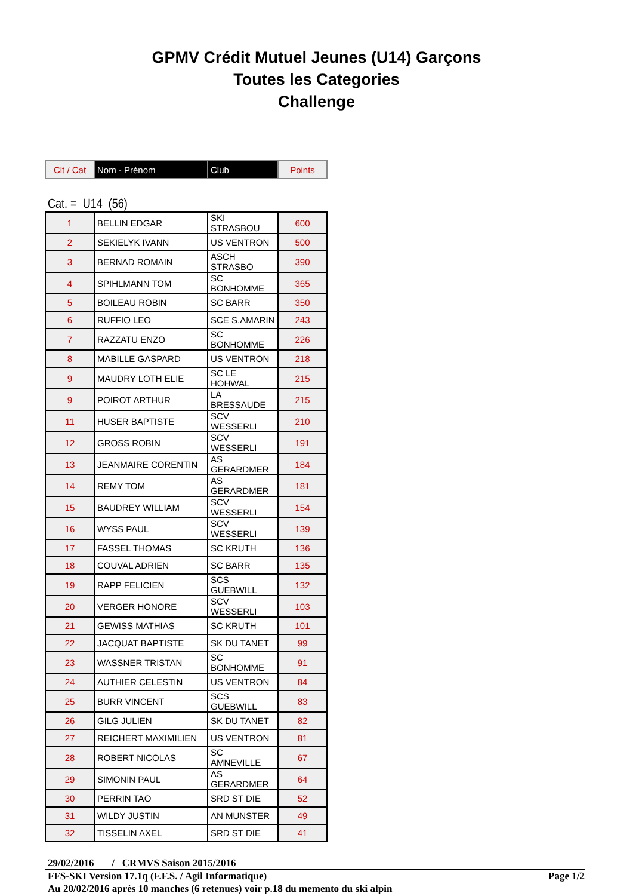GPMV Crédit Mutuel Jeunes (U14) Garçons
Toutes les Categories
Challenge
| Clt / Cat | Nom - Prénom | Club | Points |
Cat. = U14 (56)
| 1 | BELLIN EDGAR | SKI STRASBOU | 600 |
| 2 | SEKIELYK IVANN | US VENTRON | 500 |
| 3 | BERNAD ROMAIN | ASCH STRASBO | 390 |
| 4 | SPIHLMANN TOM | SC BONHOMME | 365 |
| 5 | BOILEAU ROBIN | SC BARR | 350 |
| 6 | RUFFIO LEO | SCE S.AMARIN | 243 |
| 7 | RAZZATU ENZO | SC BONHOMME | 226 |
| 8 | MABILLE GASPARD | US VENTRON | 218 |
| 9 | MAUDRY LOTH ELIE | SC LE HOHWAL | 215 |
| 9 | POIROT ARTHUR | LA BRESSAUDE | 215 |
| 11 | HUSER BAPTISTE | SCV WESSERLI | 210 |
| 12 | GROSS ROBIN | SCV WESSERLI | 191 |
| 13 | JEANMAIRE CORENTIN | AS GERARDMER | 184 |
| 14 | REMY TOM | AS GERARDMER | 181 |
| 15 | BAUDREY WILLIAM | SCV WESSERLI | 154 |
| 16 | WYSS PAUL | SCV WESSERLI | 139 |
| 17 | FASSEL THOMAS | SC KRUTH | 136 |
| 18 | COUVAL ADRIEN | SC BARR | 135 |
| 19 | RAPP FELICIEN | SCS GUEBWILL | 132 |
| 20 | VERGER HONORE | SCV WESSERLI | 103 |
| 21 | GEWISS MATHIAS | SC KRUTH | 101 |
| 22 | JACQUAT BAPTISTE | SK DU TANET | 99 |
| 23 | WASSNER TRISTAN | SC BONHOMME | 91 |
| 24 | AUTHIER CELESTIN | US VENTRON | 84 |
| 25 | BURR VINCENT | SCS GUEBWILL | 83 |
| 26 | GILG JULIEN | SK DU TANET | 82 |
| 27 | REICHERT MAXIMILIEN | US VENTRON | 81 |
| 28 | ROBERT NICOLAS | SC AMNEVILLE | 67 |
| 29 | SIMONIN PAUL | AS GERARDMER | 64 |
| 30 | PERRIN TAO | SRD ST DIE | 52 |
| 31 | WILDY JUSTIN | AN MUNSTER | 49 |
| 32 | TISSELIN AXEL | SRD ST DIE | 41 |
29/02/2016 / CRMVS Saison 2015/2016
FFS-SKI Version 17.1q (F.F.S. / Agil Informatique) Page 1/2
Au 20/02/2016 après 10 manches (6 retenues) voir p.18 du memento du ski alpin